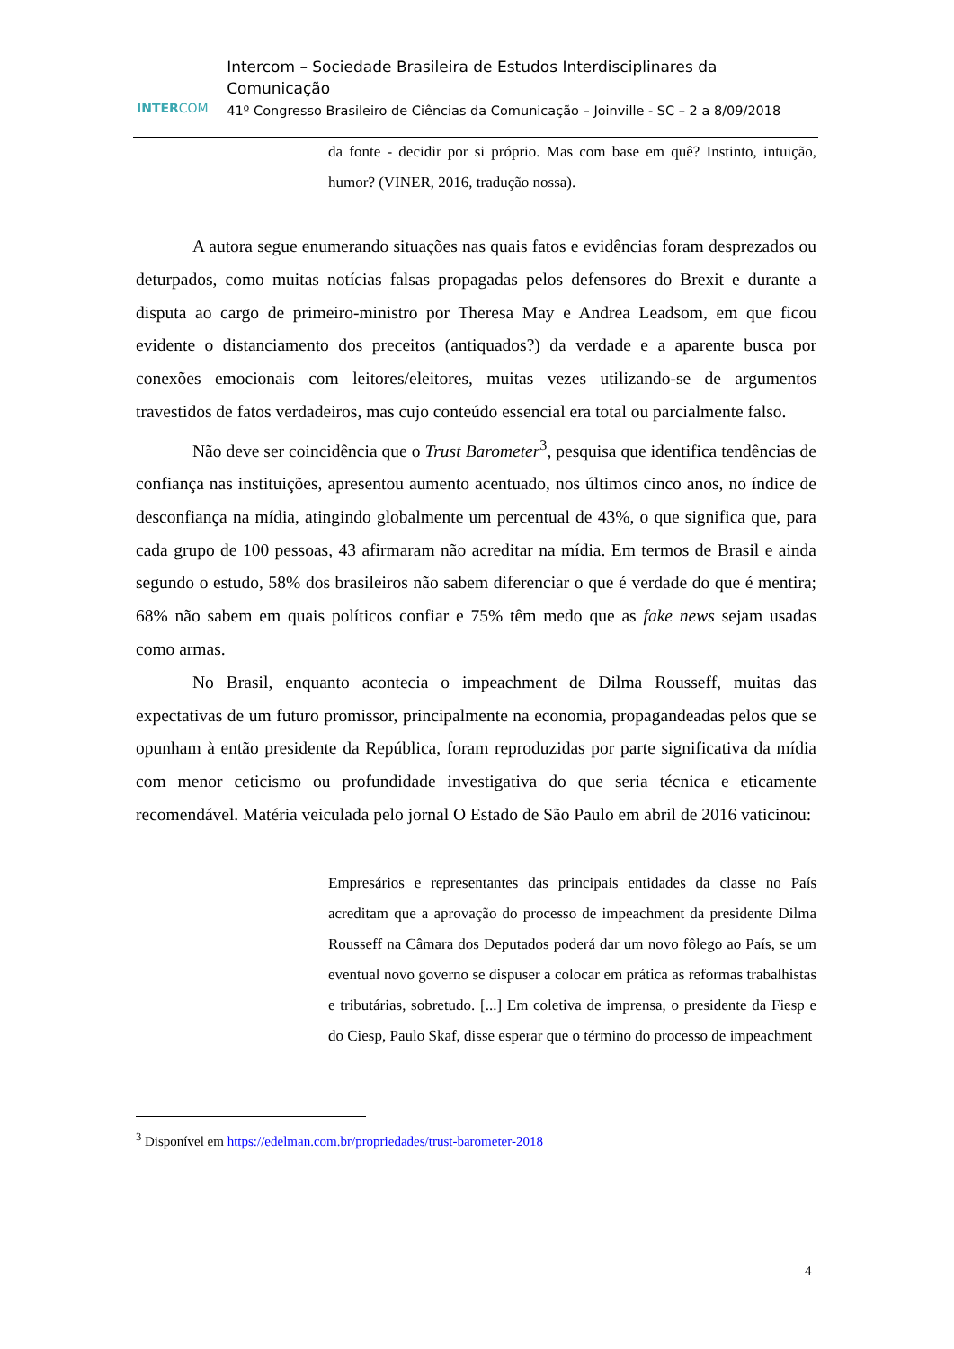INTERCOM
Intercom – Sociedade Brasileira de Estudos Interdisciplinares da Comunicação
41º Congresso Brasileiro de Ciências da Comunicação – Joinville - SC – 2 a 8/09/2018
da fonte - decidir por si próprio. Mas com base em quê? Instinto, intuição, humor? (VINER, 2016, tradução nossa).
A autora segue enumerando situações nas quais fatos e evidências foram desprezados ou deturpados, como muitas notícias falsas propagadas pelos defensores do Brexit e durante a disputa ao cargo de primeiro-ministro por Theresa May e Andrea Leadsom, em que ficou evidente o distanciamento dos preceitos (antiquados?) da verdade e a aparente busca por conexões emocionais com leitores/eleitores, muitas vezes utilizando-se de argumentos travestidos de fatos verdadeiros, mas cujo conteúdo essencial era total ou parcialmente falso.
Não deve ser coincidência que o Trust Barometer<sup>3</sup>, pesquisa que identifica tendências de confiança nas instituições, apresentou aumento acentuado, nos últimos cinco anos, no índice de desconfiança na mídia, atingindo globalmente um percentual de 43%, o que significa que, para cada grupo de 100 pessoas, 43 afirmaram não acreditar na mídia. Em termos de Brasil e ainda segundo o estudo, 58% dos brasileiros não sabem diferenciar o que é verdade do que é mentira; 68% não sabem em quais políticos confiar e 75% têm medo que as fake news sejam usadas como armas.
No Brasil, enquanto acontecia o impeachment de Dilma Rousseff, muitas das expectativas de um futuro promissor, principalmente na economia, propagandeadas pelos que se opunham à então presidente da República, foram reproduzidas por parte significativa da mídia com menor ceticismo ou profundidade investigativa do que seria técnica e eticamente recomendável. Matéria veiculada pelo jornal O Estado de São Paulo em abril de 2016 vaticinou:
Empresários e representantes das principais entidades da classe no País acreditam que a aprovação do processo de impeachment da presidente Dilma Rousseff na Câmara dos Deputados poderá dar um novo fôlego ao País, se um eventual novo governo se dispuser a colocar em prática as reformas trabalhistas e tributárias, sobretudo. [...] Em coletiva de imprensa, o presidente da Fiesp e do Ciesp, Paulo Skaf, disse esperar que o término do processo de impeachment
<sup>3</sup> Disponível em https://edelman.com.br/propriedades/trust-barometer-2018
4